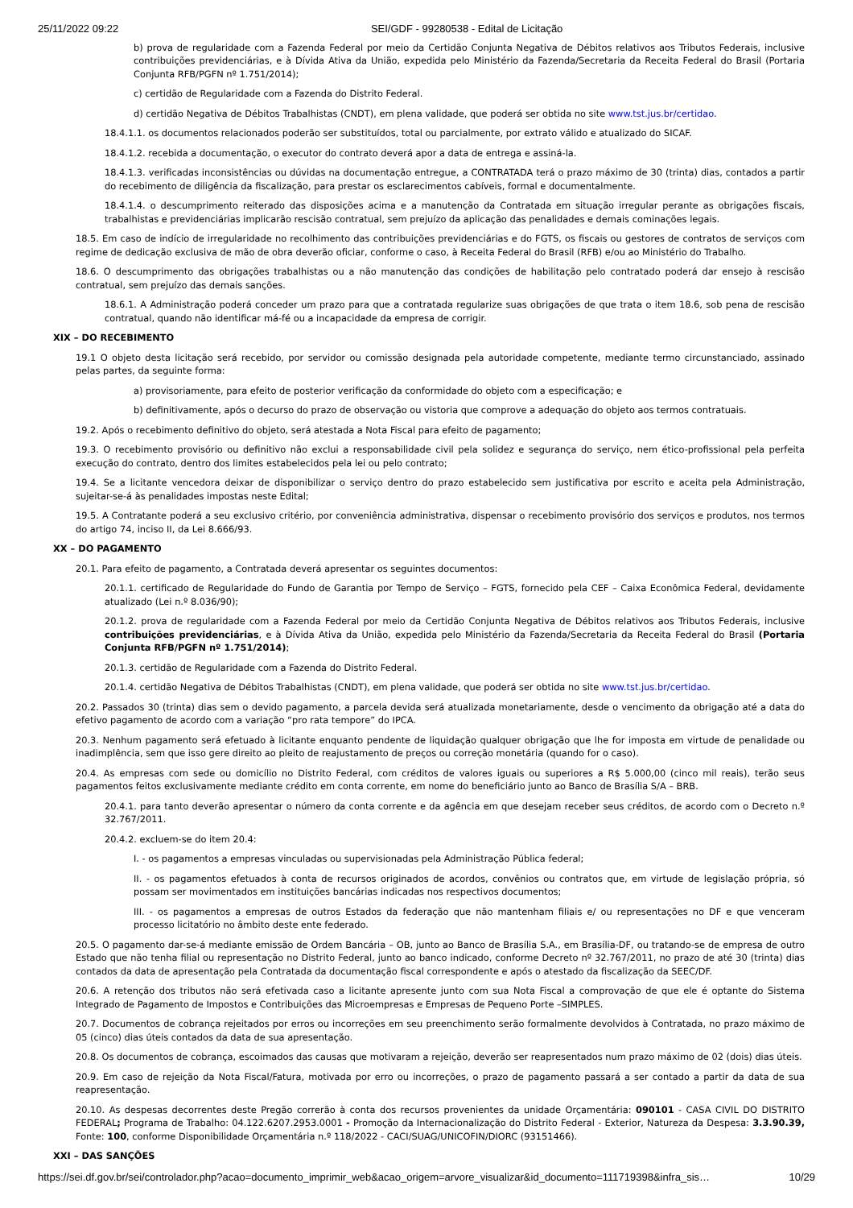25/11/2022 09:22 SEI/GDF - 99280538 - Edital de Licitação
b) prova de regularidade com a Fazenda Federal por meio da Certidão Conjunta Negativa de Débitos relativos aos Tributos Federais, inclusive contribuições previdenciárias, e à Dívida Ativa da União, expedida pelo Ministério da Fazenda/Secretaria da Receita Federal do Brasil (Portaria Conjunta RFB/PGFN nº 1.751/2014);
c) certidão de Regularidade com a Fazenda do Distrito Federal.
d) certidão Negativa de Débitos Trabalhistas (CNDT), em plena validade, que poderá ser obtida no site www.tst.jus.br/certidao.
18.4.1.1. os documentos relacionados poderão ser substituídos, total ou parcialmente, por extrato válido e atualizado do SICAF.
18.4.1.2. recebida a documentação, o executor do contrato deverá apor a data de entrega e assiná-la.
18.4.1.3. verificadas inconsistências ou dúvidas na documentação entregue, a CONTRATADA terá o prazo máximo de 30 (trinta) dias, contados a partir do recebimento de diligência da fiscalização, para prestar os esclarecimentos cabíveis, formal e documentalmente.
18.4.1.4. o descumprimento reiterado das disposições acima e a manutenção da Contratada em situação irregular perante as obrigações fiscais, trabalhistas e previdenciárias implicarão rescisão contratual, sem prejuízo da aplicação das penalidades e demais cominações legais.
18.5. Em caso de indício de irregularidade no recolhimento das contribuições previdenciárias e do FGTS, os fiscais ou gestores de contratos de serviços com regime de dedicação exclusiva de mão de obra deverão oficiar, conforme o caso, à Receita Federal do Brasil (RFB) e/ou ao Ministério do Trabalho.
18.6. O descumprimento das obrigações trabalhistas ou a não manutenção das condições de habilitação pelo contratado poderá dar ensejo à rescisão contratual, sem prejuízo das demais sanções.
18.6.1. A Administração poderá conceder um prazo para que a contratada regularize suas obrigações de que trata o item 18.6, sob pena de rescisão contratual, quando não identificar má-fé ou a incapacidade da empresa de corrigir.
XIX – DO RECEBIMENTO
19.1 O objeto desta licitação será recebido, por servidor ou comissão designada pela autoridade competente, mediante termo circunstanciado, assinado pelas partes, da seguinte forma:
a) provisoriamente, para efeito de posterior verificação da conformidade do objeto com a especificação; e
b) definitivamente, após o decurso do prazo de observação ou vistoria que comprove a adequação do objeto aos termos contratuais.
19.2. Após o recebimento definitivo do objeto, será atestada a Nota Fiscal para efeito de pagamento;
19.3. O recebimento provisório ou definitivo não exclui a responsabilidade civil pela solidez e segurança do serviço, nem ético-profissional pela perfeita execução do contrato, dentro dos limites estabelecidos pela lei ou pelo contrato;
19.4. Se a licitante vencedora deixar de disponibilizar o serviço dentro do prazo estabelecido sem justificativa por escrito e aceita pela Administração, sujeitar-se-á às penalidades impostas neste Edital;
19.5. A Contratante poderá a seu exclusivo critério, por conveniência administrativa, dispensar o recebimento provisório dos serviços e produtos, nos termos do artigo 74, inciso II, da Lei 8.666/93.
XX – DO PAGAMENTO
20.1. Para efeito de pagamento, a Contratada deverá apresentar os seguintes documentos:
20.1.1. certificado de Regularidade do Fundo de Garantia por Tempo de Serviço – FGTS, fornecido pela CEF – Caixa Econômica Federal, devidamente atualizado (Lei n.º 8.036/90);
20.1.2. prova de regularidade com a Fazenda Federal por meio da Certidão Conjunta Negativa de Débitos relativos aos Tributos Federais, inclusive contribuições previdenciárias, e à Dívida Ativa da União, expedida pelo Ministério da Fazenda/Secretaria da Receita Federal do Brasil (Portaria Conjunta RFB/PGFN nº 1.751/2014);
20.1.3. certidão de Regularidade com a Fazenda do Distrito Federal.
20.1.4. certidão Negativa de Débitos Trabalhistas (CNDT), em plena validade, que poderá ser obtida no site www.tst.jus.br/certidao.
20.2. Passados 30 (trinta) dias sem o devido pagamento, a parcela devida será atualizada monetariamente, desde o vencimento da obrigação até a data do efetivo pagamento de acordo com a variação “pro rata tempore” do IPCA.
20.3. Nenhum pagamento será efetuado à licitante enquanto pendente de liquidação qualquer obrigação que lhe for imposta em virtude de penalidade ou inadimplência, sem que isso gere direito ao pleito de reajustamento de preços ou correção monetária (quando for o caso).
20.4. As empresas com sede ou domicílio no Distrito Federal, com créditos de valores iguais ou superiores a R$ 5.000,00 (cinco mil reais), terão seus pagamentos feitos exclusivamente mediante crédito em conta corrente, em nome do beneficiário junto ao Banco de Brasília S/A – BRB.
20.4.1. para tanto deverão apresentar o número da conta corrente e da agência em que desejam receber seus créditos, de acordo com o Decreto n.º 32.767/2011.
20.4.2. excluem-se do item 20.4:
I. - os pagamentos a empresas vinculadas ou supervisionadas pela Administração Pública federal;
II. - os pagamentos efetuados à conta de recursos originados de acordos, convênios ou contratos que, em virtude de legislação própria, só possam ser movimentados em instituições bancárias indicadas nos respectivos documentos;
III. - os pagamentos a empresas de outros Estados da federação que não mantenham filiais e/ ou representações no DF e que venceram processo licitatório no âmbito deste ente federado.
20.5. O pagamento dar-se-á mediante emissão de Ordem Bancária – OB, junto ao Banco de Brasília S.A., em Brasília-DF, ou tratando-se de empresa de outro Estado que não tenha filial ou representação no Distrito Federal, junto ao banco indicado, conforme Decreto nº 32.767/2011, no prazo de até 30 (trinta) dias contados da data de apresentação pela Contratada da documentação fiscal correspondente e após o atestado da fiscalização da SEEC/DF.
20.6. A retenção dos tributos não será efetivada caso a licitante apresente junto com sua Nota Fiscal a comprovação de que ele é optante do Sistema Integrado de Pagamento de Impostos e Contribuições das Microempresas e Empresas de Pequeno Porte –SIMPLES.
20.7. Documentos de cobrança rejeitados por erros ou incorreções em seu preenchimento serão formalmente devolvidos à Contratada, no prazo máximo de 05 (cinco) dias úteis contados da data de sua apresentação.
20.8. Os documentos de cobrança, escoimados das causas que motivaram a rejeição, deverão ser reapresentados num prazo máximo de 02 (dois) dias úteis.
20.9. Em caso de rejeição da Nota Fiscal/Fatura, motivada por erro ou incorreções, o prazo de pagamento passará a ser contado a partir da data de sua reapresentação.
20.10. As despesas decorrentes deste Pregão correrão à conta dos recursos provenientes da unidade Orçamentária: 090101 - CASA CIVIL DO DISTRITO FEDERAL; Programa de Trabalho: 04.122.6207.2953.0001 - Promoção da Internacionalização do Distrito Federal - Exterior, Natureza da Despesa: 3.3.90.39, Fonte: 100, conforme Disponibilidade Orçamentária n.º 118/2022 - CACI/SUAG/UNICOFIN/DIORC (93151466).
XXI – DAS SANÇÕES
https://sei.df.gov.br/sei/controlador.php?acao=documento_imprimir_web&acao_origem=arvore_visualizar&id_documento=111719398&infra_sis… 10/29